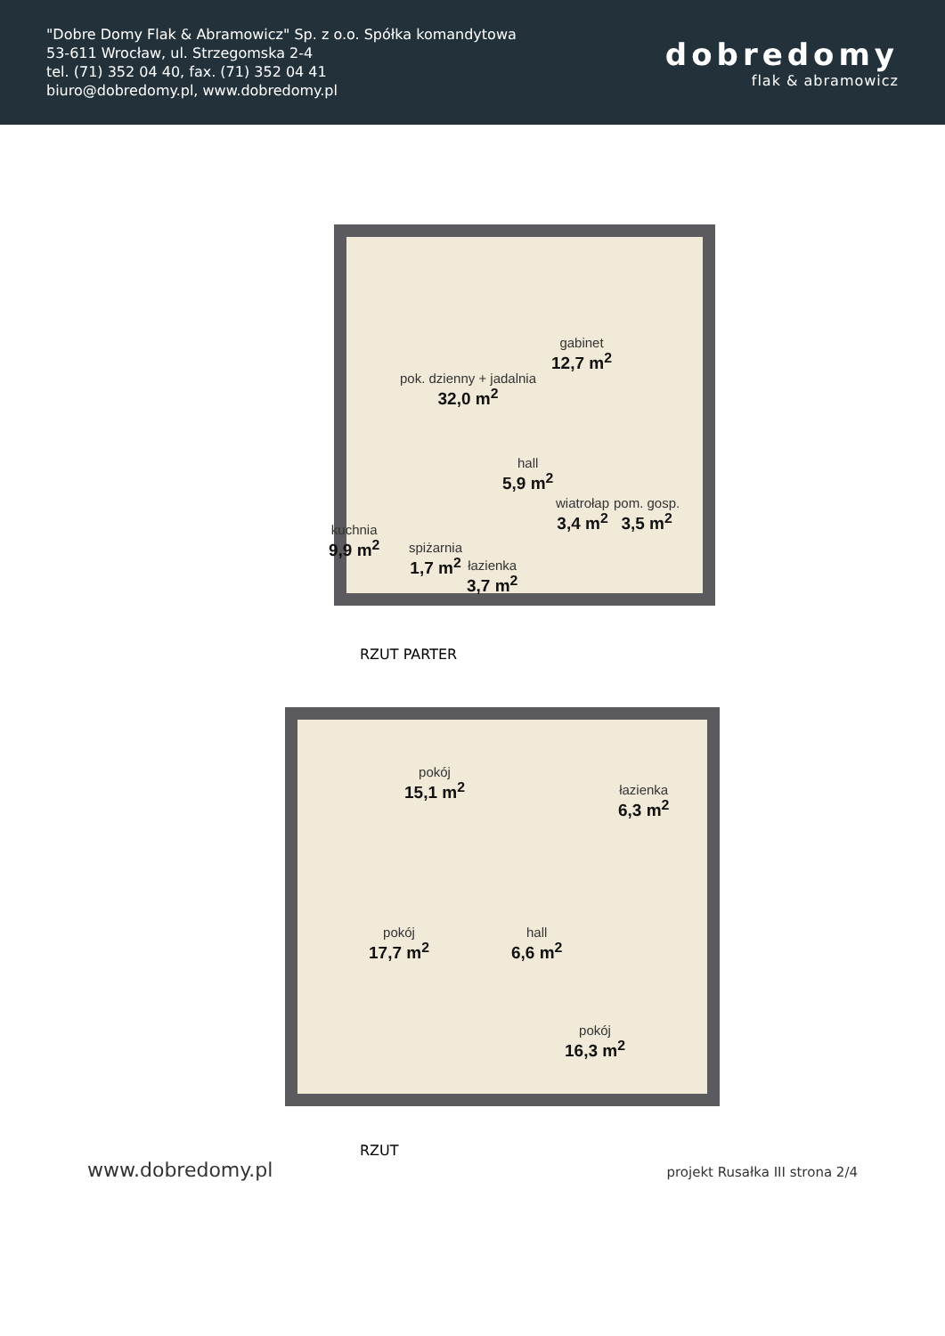"Dobre Domy Flak & Abramowicz" Sp. z o.o. Spółka komandytowa
53-611 Wrocław, ul. Strzegomska 2-4
tel. (71) 352 04 40, fax. (71) 352 04 41
biuro@dobredomy.pl, www.dobredomy.pl
dobredomy
flak & abramowicz
gabinet
12,7 m<sup>2</sup>
pok. dzienny + jadalnia
32,0 m<sup>2</sup>
hall
5,9 m<sup>2</sup>
wiatrołap
3,4 m<sup>2</sup>
pom. gosp.
3,5 m<sup>2</sup>
kuchnia
9,9 m<sup>2</sup>
spiżarnia
1,7 m<sup>2</sup>
łazienka
3,7 m<sup>2</sup>
RZUT PARTER
pokój
15,1 m<sup>2</sup>
łazienka
6,3 m<sup>2</sup>
hall
6,6 m<sup>2</sup>
pokój
17,7 m<sup>2</sup>
pokój
16,3 m<sup>2</sup>
RZUT
www.dobredomy.pl projekt Rusałka III strona 2/4